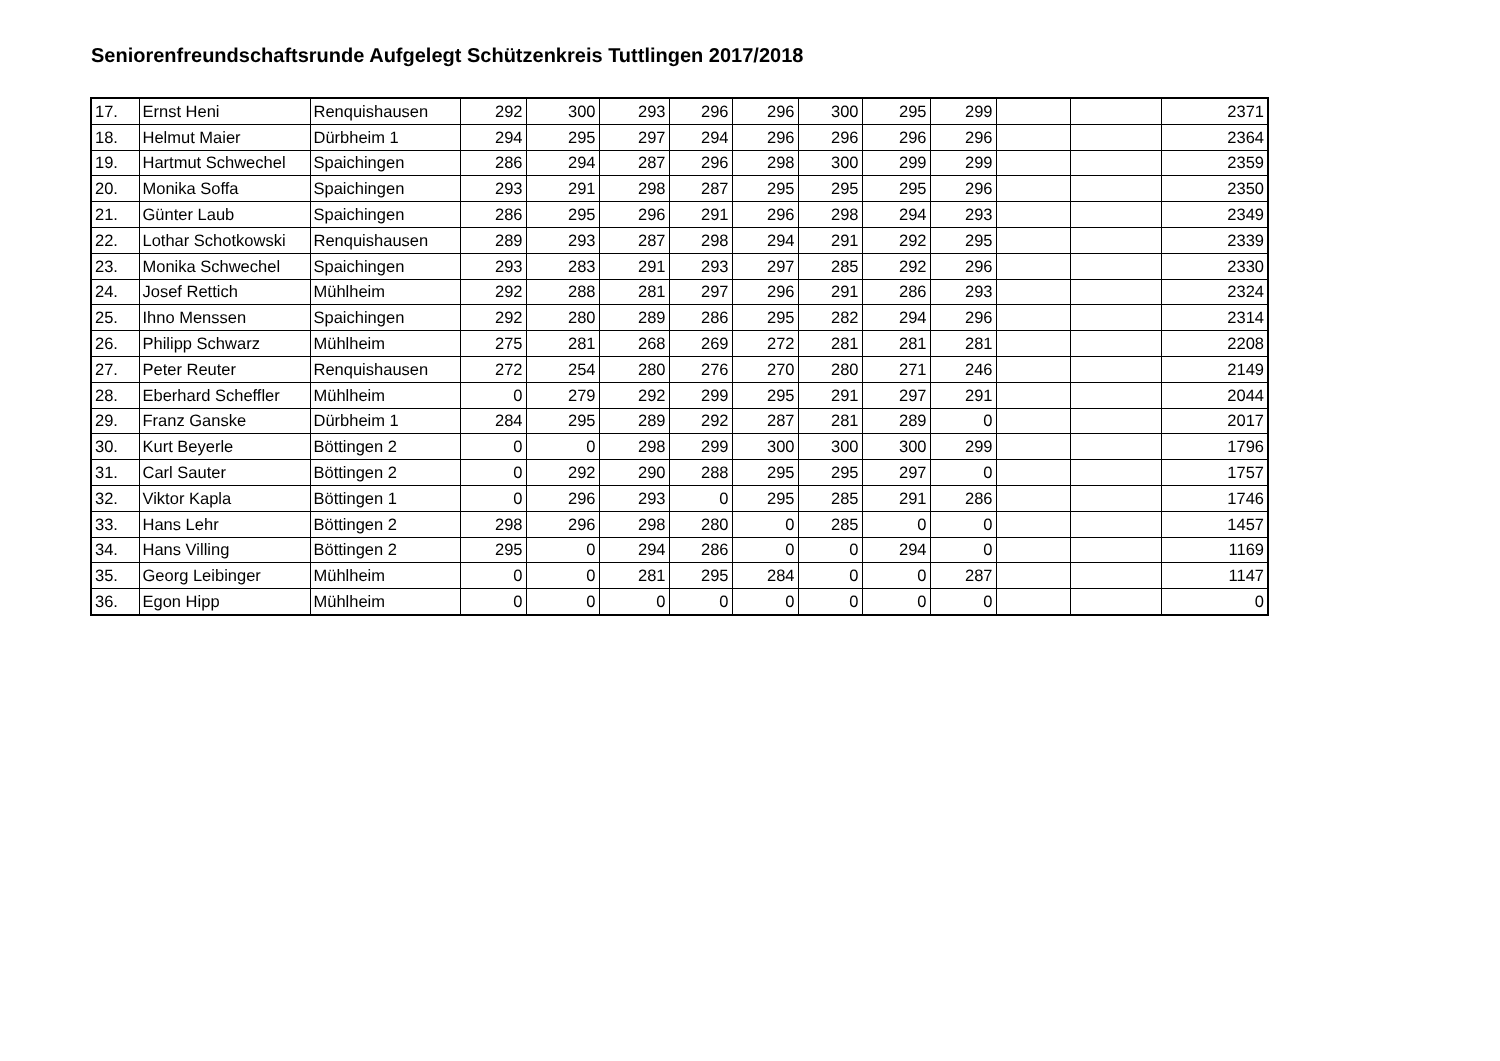Seniorenfreundschaftsrunde Aufgelegt Schützenkreis Tuttlingen 2017/2018
| 17. | Ernst Heni | Renquishausen | 292 | 300 | 293 | 296 | 296 | 300 | 295 | 299 | | | 2371 |
| 18. | Helmut Maier | Dürbheim 1 | 294 | 295 | 297 | 294 | 296 | 296 | 296 | 296 | | | 2364 |
| 19. | Hartmut Schwechel | Spaichingen | 286 | 294 | 287 | 296 | 298 | 300 | 299 | 299 | | | 2359 |
| 20. | Monika Soffa | Spaichingen | 293 | 291 | 298 | 287 | 295 | 295 | 295 | 296 | | | 2350 |
| 21. | Günter Laub | Spaichingen | 286 | 295 | 296 | 291 | 296 | 298 | 294 | 293 | | | 2349 |
| 22. | Lothar Schotkowski | Renquishausen | 289 | 293 | 287 | 298 | 294 | 291 | 292 | 295 | | | 2339 |
| 23. | Monika Schwechel | Spaichingen | 293 | 283 | 291 | 293 | 297 | 285 | 292 | 296 | | | 2330 |
| 24. | Josef Rettich | Mühlheim | 292 | 288 | 281 | 297 | 296 | 291 | 286 | 293 | | | 2324 |
| 25. | Ihno Menssen | Spaichingen | 292 | 280 | 289 | 286 | 295 | 282 | 294 | 296 | | | 2314 |
| 26. | Philipp Schwarz | Mühlheim | 275 | 281 | 268 | 269 | 272 | 281 | 281 | 281 | | | 2208 |
| 27. | Peter Reuter | Renquishausen | 272 | 254 | 280 | 276 | 270 | 280 | 271 | 246 | | | 2149 |
| 28. | Eberhard Scheffler | Mühlheim | 0 | 279 | 292 | 299 | 295 | 291 | 297 | 291 | | | 2044 |
| 29. | Franz Ganske | Dürbheim 1 | 284 | 295 | 289 | 292 | 287 | 281 | 289 | 0 | | | 2017 |
| 30. | Kurt Beyerle | Böttingen 2 | 0 | 0 | 298 | 299 | 300 | 300 | 300 | 299 | | | 1796 |
| 31. | Carl Sauter | Böttingen 2 | 0 | 292 | 290 | 288 | 295 | 295 | 297 | 0 | | | 1757 |
| 32. | Viktor Kapla | Böttingen 1 | 0 | 296 | 293 | 0 | 295 | 285 | 291 | 286 | | | 1746 |
| 33. | Hans Lehr | Böttingen 2 | 298 | 296 | 298 | 280 | 0 | 285 | 0 | 0 | | | 1457 |
| 34. | Hans Villing | Böttingen 2 | 295 | 0 | 294 | 286 | 0 | 0 | 294 | 0 | | | 1169 |
| 35. | Georg Leibinger | Mühlheim | 0 | 0 | 281 | 295 | 284 | 0 | 0 | 287 | | | 1147 |
| 36. | Egon Hipp | Mühlheim | 0 | 0 | 0 | 0 | 0 | 0 | 0 | 0 | | | 0 |